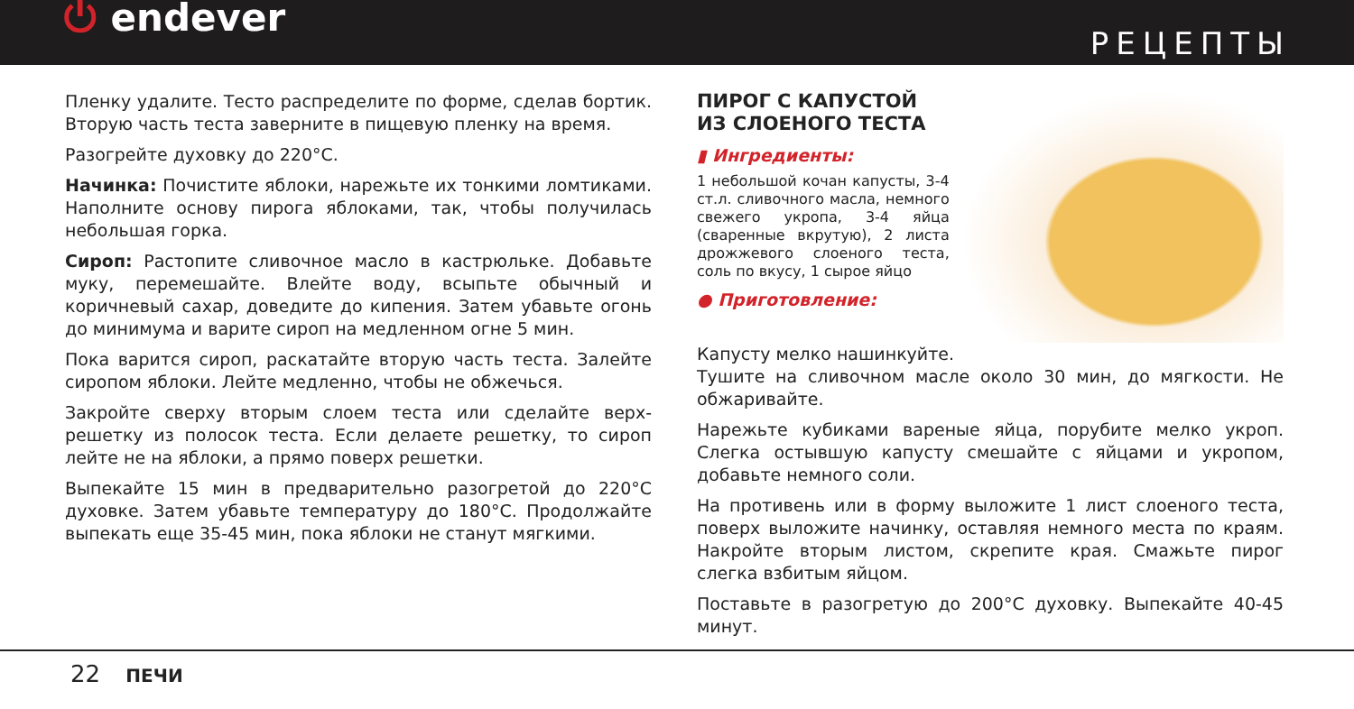⏻ endever
РЕЦЕПТЫ
Пленку удалите. Тесто распределите по форме, сделав бортик. Вторую часть теста заверните в пищевую пленку на время.
Разогрейте духовку до 220°С.
Начинка: Почистите яблоки, нарежьте их тонкими ломтиками. Наполните основу пирога яблоками, так, чтобы получилась небольшая горка.
Сироп: Растопите сливочное масло в кастрюльке. Добавьте муку, перемешайте. Влейте воду, всыпьте обычный и коричневый сахар, доведите до кипения. Затем убавьте огонь до минимума и варите сироп на медленном огне 5 мин.
Пока варится сироп, раскатайте вторую часть теста. Залейте сиропом яблоки. Лейте медленно, чтобы не обжечься.
Закройте сверху вторым слоем теста или сделайте верх-решетку из полосок теста. Если делаете решетку, то сироп лейте не на яблоки, а прямо поверх решетки.
Выпекайте 15 мин в предварительно разогретой до 220°С духовке. Затем убавьте температуру до 180°С. Продолжайте выпекать еще 35-45 мин, пока яблоки не станут мягкими.
ПИРОГ С КАПУСТОЙ ИЗ СЛОЕНОГО ТЕСТА
▮ Ингредиенты:
1 небольшой кочан капусты, 3-4 ст.л. сливочного масла, немного свежего укропа, 3-4 яйца (сваренные вкрутую), 2 листа дрожжевого слоеного теста, соль по вкусу, 1 сырое яйцо
● Приготовление:
Капусту мелко нашинкуйте.
Тушите на сливочном масле около 30 мин, до мягкости. Не обжаривайте.
Нарежьте кубиками вареные яйца, порубите мелко укроп. Слегка остывшую капусту смешайте с яйцами и укропом, добавьте немного соли.
На противень или в форму выложите 1 лист слоеного теста, поверх выложите начинку, оставляя немного места по краям. Накройте вторым листом, скрепите края. Смажьте пирог слегка взбитым яйцом.
Поставьте в разогретую до 200°С духовку. Выпекайте 40-45 минут.
22 ПЕЧИ